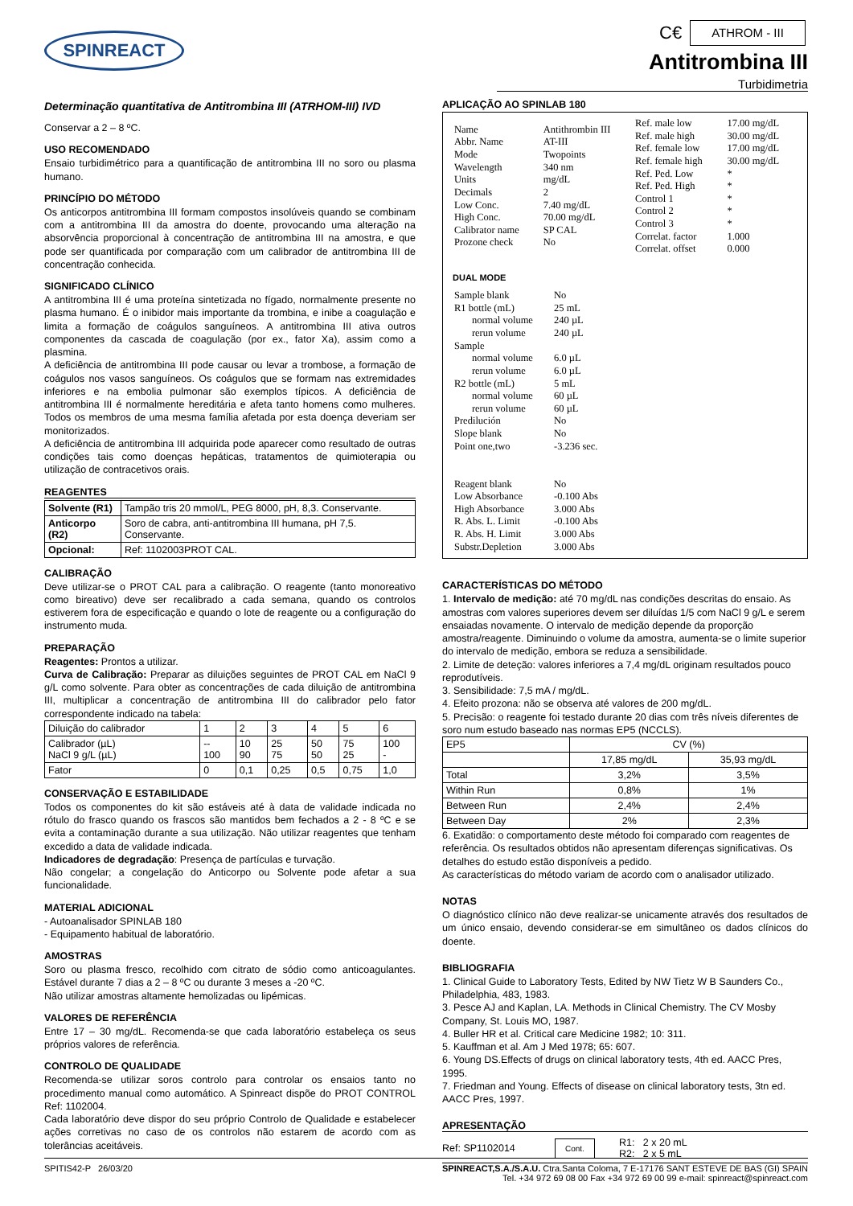SPINREACT C€ ATHROM - III
Antitrombina III
Turbidimetria
Determinação quantitativa de Antitrombina III (ATRHOM-III) IVD
Conservar a 2 – 8 ºC.
USO RECOMENDADO
Ensaio turbidimétrico para a quantificação de antitrombina III no soro ou plasma humano.
PRINCÍPIO DO MÉTODO
Os anticorpos antitrombina III formam compostos insolúveis quando se combinam com a antitrombina III da amostra do doente, provocando uma alteração na absorvência proporcional à concentração de antitrombina III na amostra, e que pode ser quantificada por comparação com um calibrador de antitrombina III de concentração conhecida.
SIGNIFICADO CLÍNICO
A antitrombina III é uma proteína sintetizada no fígado, normalmente presente no plasma humano. É o inibidor mais importante da trombina, e inibe a coagulação e limita a formação de coágulos sanguíneos. A antitrombina III ativa outros componentes da cascada de coagulação (por ex., fator Xa), assim como a plasmina.
A deficiência de antitrombina III pode causar ou levar a trombose, a formação de coágulos nos vasos sanguíneos. Os coágulos que se formam nas extremidades inferiores e na embolia pulmonar são exemplos típicos. A deficiência de antitrombina III é normalmente hereditária e afeta tanto homens como mulheres. Todos os membros de uma mesma família afetada por esta doença deveriam ser monitorizados.
A deficiência de antitrombina III adquirida pode aparecer como resultado de outras condições tais como doenças hepáticas, tratamentos de quimioterapia ou utilização de contracetivos orais.
REAGENTES
| Solvente (R1) | Tampão tris 20 mmol/L, PEG 8000, pH, 8,3. Conservante. |
| Anticorpo (R2) | Soro de cabra, anti-antitrombina III humana, pH 7,5. Conservante. |
| Opcional: | Ref: 1102003PROT CAL. |
CALIBRAÇÃO
Deve utilizar-se o PROT CAL para a calibração. O reagente (tanto monoreativo como bireativo) deve ser recalibrado a cada semana, quando os controlos estiverem fora de especificação e quando o lote de reagente ou a configuração do instrumento muda.
PREPARAÇÃO
Reagentes: Prontos a utilizar.
Curva de Calibração: Preparar as diluições seguintes de PROT CAL em NaCl 9 g/L como solvente. Para obter as concentrações de cada diluição de antitrombina III, multiplicar a concentração de antitrombina III do calibrador pelo fator correspondente indicado na tabela:
| Diluição do calibrador | 1 | 2 | 3 | 4 | 5 | 6 |
| Calibrador (µL) NaCl 9 g/L (µL) | -- 100 | 10 90 | 25 75 | 50 50 | 75 25 | 100 - |
| Fator | 0 | 0,1 | 0,25 | 0,5 | 0,75 | 1,0 |
CONSERVAÇÃO E ESTABILIDADE
Todos os componentes do kit são estáveis até à data de validade indicada no rótulo do frasco quando os frascos são mantidos bem fechados a 2 - 8 ºC e se evita a contaminação durante a sua utilização. Não utilizar reagentes que tenham excedido a data de validade indicada.
Indicadores de degradação: Presença de partículas e turvação.
Não congelar; a congelação do Anticorpo ou Solvente pode afetar a sua funcionalidade.
MATERIAL ADICIONAL
- Autoanalisador SPINLAB 180
- Equipamento habitual de laboratório.
AMOSTRAS
Soro ou plasma fresco, recolhido com citrato de sódio como anticoagulantes. Estável durante 7 dias a 2 – 8 ºC ou durante 3 meses a -20 ºC.
Não utilizar amostras altamente hemolizadas ou lipémicas.
VALORES DE REFERÊNCIA
Entre 17 – 30 mg/dL. Recomenda-se que cada laboratório estabeleça os seus próprios valores de referência.
CONTROLO DE QUALIDADE
Recomenda-se utilizar soros controlo para controlar os ensaios tanto no procedimento manual como automático. A Spinreact dispõe do PROT CONTROL Ref: 1102004.
Cada laboratório deve dispor do seu próprio Controlo de Qualidade e estabelecer ações corretivas no caso de os controlos não estarem de acordo com as tolerâncias aceitáveis.
APLICAÇÃO AO SPINLAB 180
| Name Abbr. Name Mode Wavelength Units Decimals Low Conc. High Conc. Calibrator name Prozone check | Antithrombin III AT-III Twopoints 340 nm mg/dL 2 7.40 mg/dL 70.00 mg/dL SP CAL No | Ref. male low Ref. male high Ref. female low Ref. female high Ref. Ped. Low Ref. Ped. High Control 1 Control 2 Control 3 Correlat. factor Correlat. offset | 17.00 mg/dL 30.00 mg/dL 17.00 mg/dL 30.00 mg/dL * * * * * 1.000 0.000 |
DUAL MODE
| Sample blank R1 bottle (mL) normal volume rerun volume Sample normal volume rerun volume R2 bottle (mL) normal volume rerun volume Predilución Slope blank Point one,two Reagent blank Low Absorbance High Absorbance R. Abs. L. Limit R. Abs. H. Limit Substr.Depletion | No 25 mL 240 µL 240 µL 6.0 µL 6.0 µL 5 mL 60 µL 60 µL No No -3.236 sec. No -0.100 Abs 3.000 Abs -0.100 Abs 3.000 Abs 3.000 Abs |
CARACTERÍSTICAS DO MÉTODO
1. Intervalo de medição: até 70 mg/dL nas condições descritas do ensaio. As amostras com valores superiores devem ser diluídas 1/5 com NaCl 9 g/L e serem ensaiadas novamente. O intervalo de medição depende da proporção amostra/reagente. Diminuindo o volume da amostra, aumenta-se o limite superior do intervalo de medição, embora se reduza a sensibilidade.
2. Limite de deteção: valores inferiores a 7,4 mg/dL originam resultados pouco reprodutíveis.
3. Sensibilidade: 7,5 mA / mg/dL.
4. Efeito prozona: não se observa até valores de 200 mg/dL.
5. Precisão: o reagente foi testado durante 20 dias com três níveis diferentes de soro num estudo baseado nas normas EP5 (NCCLS).
| EP5 | CV (%) | |
| --- | --- | --- |
| | 17,85 mg/dL | 35,93 mg/dL |
| Total | 3,2% | 3,5% |
| Within Run | 0,8% | 1% |
| Between Run | 2,4% | 2,4% |
| Between Day | 2% | 2,3% |
6. Exatidão: o comportamento deste método foi comparado com reagentes de referência. Os resultados obtidos não apresentam diferenças significativas. Os detalhes do estudo estão disponíveis a pedido.
As características do método variam de acordo com o analisador utilizado.
NOTAS
O diagnóstico clínico não deve realizar-se unicamente através dos resultados de um único ensaio, devendo considerar-se em simultâneo os dados clínicos do doente.
BIBLIOGRAFIA
1. Clinical Guide to Laboratory Tests, Edited by NW Tietz W B Saunders Co., Philadelphia, 483, 1983.
3. Pesce AJ and Kaplan, LA. Methods in Clinical Chemistry. The CV Mosby Company, St. Louis MO, 1987.
4. Buller HR et al. Critical care Medicine 1982; 10: 311.
5. Kauffman et al. Am J Med 1978; 65: 607.
6. Young DS.Effects of drugs on clinical laboratory tests, 4th ed. AACC Pres, 1995.
7. Friedman and Young. Effects of disease on clinical laboratory tests, 3tn ed. AACC Pres, 1997.
APRESENTAÇÃO
Ref: SP1102014 Cont. R1: 2 x 20 mL
R2: 2 x 5 mL
SPITIS42-P 26/03/20 SPINREACT,S.A./S.A.U. Ctra.Santa Coloma, 7 E-17176 SANT ESTEVE DE BAS (GI) SPAIN
Tel. +34 972 69 08 00 Fax +34 972 69 00 99 e-mail: spinreact@spinreact.com